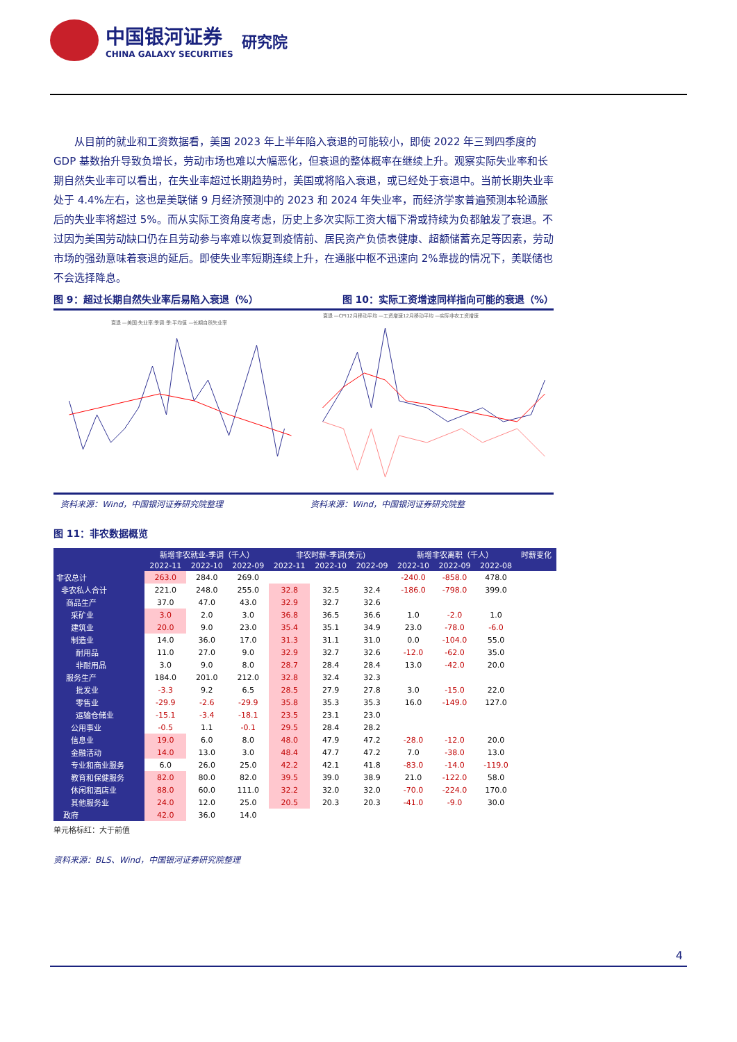中国银河证券
CHINA GALAXY SECURITIES
研究院
从目前的就业和工资数据看，美国 2023 年上半年陷入衰退的可能较小，即使 2022 年三到四季度的 GDP 基数抬升导致负增长，劳动市场也难以大幅恶化，但衰退的整体概率在继续上升。观察实际失业率和长期自然失业率可以看出，在失业率超过长期趋势时，美国或将陷入衰退，或已经处于衰退中。当前长期失业率处于 4.4%左右，这也是美联储 9 月经济预测中的 2023 和 2024 年失业率，而经济学家普遍预测本轮通胀后的失业率将超过 5%。而从实际工资角度考虑，历史上多次实际工资大幅下滑或持续为负都触发了衰退。不过因为美国劳动缺口仍在且劳动参与率难以恢复到疫情前、居民资产负债表健康、超额储蓄充足等因素，劳动市场的强劲意味着衰退的延后。即使失业率短期连续上升，在通胀中枢不迅速向 2%靠拢的情况下，美联储也不会选择降息。
图 9：超过长期自然失业率后易陷入衰退（%） 图 10：实际工资增速同样指向可能的衰退（%）
衰退 —美国:失业率:季调:季:平均值 —长期自然失业率
衰退 —CPI12月移动平均 —工资增速12月移动平均 —实际非农工资增速
资料来源：Wind，中国银河证券研究院整理
资料来源：Wind，中国银河证券研究院整
图 11：非农数据概览
| | 新增非农就业-季调（千人） | | | 非农时薪-季调(美元) | | | 新增非农离职（千人） | | | 时薪变化 |
| --- | --- | --- | --- | --- | --- | --- | --- | --- | --- | --- |
| | 2022-11 | 2022-10 | 2022-09 | 2022-11 | 2022-10 | 2022-09 | 2022-10 | 2022-09 | 2022-08 | |
| 非农总计 | 263.0 | 284.0 | 269.0 | | | | -240.0 | -858.0 | 478.0 | |
| 非农私人合计 | 221.0 | 248.0 | 255.0 | 32.8 | 32.5 | 32.4 | -186.0 | -798.0 | 399.0 | |
| 商品生产 | 37.0 | 47.0 | 43.0 | 32.9 | 32.7 | 32.6 | | | | |
| 采矿业 | 3.0 | 2.0 | 3.0 | 36.8 | 36.5 | 36.6 | 1.0 | -2.0 | 1.0 | |
| 建筑业 | 20.0 | 9.0 | 23.0 | 35.4 | 35.1 | 34.9 | 23.0 | -78.0 | -6.0 | |
| 制造业 | 14.0 | 36.0 | 17.0 | 31.3 | 31.1 | 31.0 | 0.0 | -104.0 | 55.0 | |
| 耐用品 | 11.0 | 27.0 | 9.0 | 32.9 | 32.7 | 32.6 | -12.0 | -62.0 | 35.0 | |
| 非耐用品 | 3.0 | 9.0 | 8.0 | 28.7 | 28.4 | 28.4 | 13.0 | -42.0 | 20.0 | |
| 服务生产 | 184.0 | 201.0 | 212.0 | 32.8 | 32.4 | 32.3 | | | | |
| 批发业 | -3.3 | 9.2 | 6.5 | 28.5 | 27.9 | 27.8 | 3.0 | -15.0 | 22.0 | |
| 零售业 | -29.9 | -2.6 | -29.9 | 35.8 | 35.3 | 35.3 | 16.0 | -149.0 | 127.0 | |
| 运输仓储业 | -15.1 | -3.4 | -18.1 | 23.5 | 23.1 | 23.0 | | | | |
| 公用事业 | -0.5 | 1.1 | -0.1 | 29.5 | 28.4 | 28.2 | | | | |
| 信息业 | 19.0 | 6.0 | 8.0 | 48.0 | 47.9 | 47.2 | -28.0 | -12.0 | 20.0 | |
| 金融活动 | 14.0 | 13.0 | 3.0 | 48.4 | 47.7 | 47.2 | 7.0 | -38.0 | 13.0 | |
| 专业和商业服务 | 6.0 | 26.0 | 25.0 | 42.2 | 42.1 | 41.8 | -83.0 | -14.0 | -119.0 | |
| 教育和保健服务 | 82.0 | 80.0 | 82.0 | 39.5 | 39.0 | 38.9 | 21.0 | -122.0 | 58.0 | |
| 休闲和酒店业 | 88.0 | 60.0 | 111.0 | 32.2 | 32.0 | 32.0 | -70.0 | -224.0 | 170.0 | |
| 其他服务业 | 24.0 | 12.0 | 25.0 | 20.5 | 20.3 | 20.3 | -41.0 | -9.0 | 30.0 | |
| 政府 | 42.0 | 36.0 | 14.0 | | | | | | | |
单元格标红：大于前值
资料来源：BLS、Wind，中国银河证券研究院整理
4